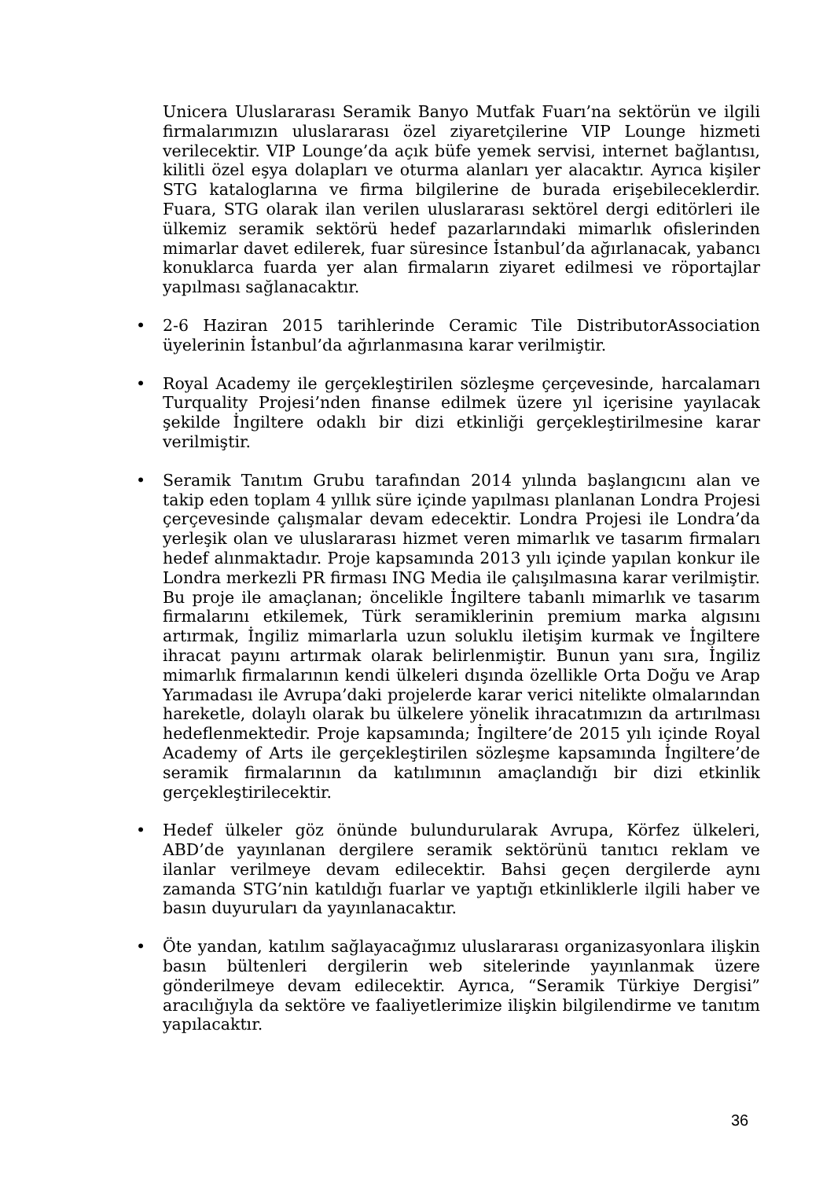Unicera Uluslararası Seramik Banyo Mutfak Fuarı’na sektörün ve ilgili firmalarımızın uluslararası özel ziyaretçilerine VIP Lounge hizmeti verilecektir. VIP Lounge’da açık büfe yemek servisi, internet bağlantısı, kilitli özel eşya dolapları ve oturma alanları yer alacaktır. Ayrıca kişiler STG kataloglarına ve firma bilgilerine de burada erişebileceklerdir. Fuara, STG olarak ilan verilen uluslararası sektörel dergi editörleri ile ülkemiz seramik sektörü hedef pazarlarındaki mimarlık ofislerinden mimarlar davet edilerek, fuar süresince İstanbul’da ağırlanacak, yabancı konuklarca fuarda yer alan firmaların ziyaret edilmesi ve röportajlar yapılması sağlanacaktır.
• 2-6 Haziran 2015 tarihlerinde Ceramic Tile DistributorAssociation üyelerinin İstanbul’da ağırlanmasına karar verilmiştir.
• Royal Academy ile gerçekleştirilen sözleşme çerçevesinde, harcalamarı Turquality Projesi’nden finanse edilmek üzere yıl içerisine yayılacak şekilde İngiltere odaklı bir dizi etkinliği gerçekleştirilmesine karar verilmiştir.
• Seramik Tanıtım Grubu tarafından 2014 yılında başlangıcını alan ve takip eden toplam 4 yıllık süre içinde yapılması planlanan Londra Projesi çerçevesinde çalışmalar devam edecektir. Londra Projesi ile Londra’da yerleşik olan ve uluslararası hizmet veren mimarlık ve tasarım firmaları hedef alınmaktadır. Proje kapsamında 2013 yılı içinde yapılan konkur ile Londra merkezli PR firması ING Media ile çalışılmasına karar verilmiştir. Bu proje ile amaçlanan; öncelikle İngiltere tabanlı mimarlık ve tasarım firmalarını etkilemek, Türk seramiklerinin premium marka algısını artırmak, İngiliz mimarlarla uzun soluklu iletişim kurmak ve İngiltere ihracat payını artırmak olarak belirlenmiştir. Bunun yanı sıra, İngiliz mimarlık firmalarının kendi ülkeleri dışında özellikle Orta Doğu ve Arap Yarımadası ile Avrupa’daki projelerde karar verici nitelikte olmalarından hareketle, dolaylı olarak bu ülkelere yönelik ihracatımızın da artırılması hedeflenmektedir. Proje kapsamında; İngiltere’de 2015 yılı içinde Royal Academy of Arts ile gerçekleştirilen sözleşme kapsamında İngiltere’de seramik firmalarının da katılımının amaçlandığı bir dizi etkinlik gerçekleştirilecektir.
• Hedef ülkeler göz önünde bulundurularak Avrupa, Körfez ülkeleri, ABD’de yayınlanan dergilere seramik sektörünü tanıtıcı reklam ve ilanlar verilmeye devam edilecektir. Bahsi geçen dergilerde aynı zamanda STG’nin katıldığı fuarlar ve yaptığı etkinliklerle ilgili haber ve basın duyuruları da yayınlanacaktır.
• Öte yandan, katılım sağlayacağımız uluslararası organizasyonlara ilişkin basın bültenleri dergilerin web sitelerinde yayınlanmak üzere gönderilmeye devam edilecektir. Ayrıca, “Seramik Türkiye Dergisi” aracılığıyla da sektöre ve faaliyetlerimize ilişkin bilgilendirme ve tanıtım yapılacaktır.
36